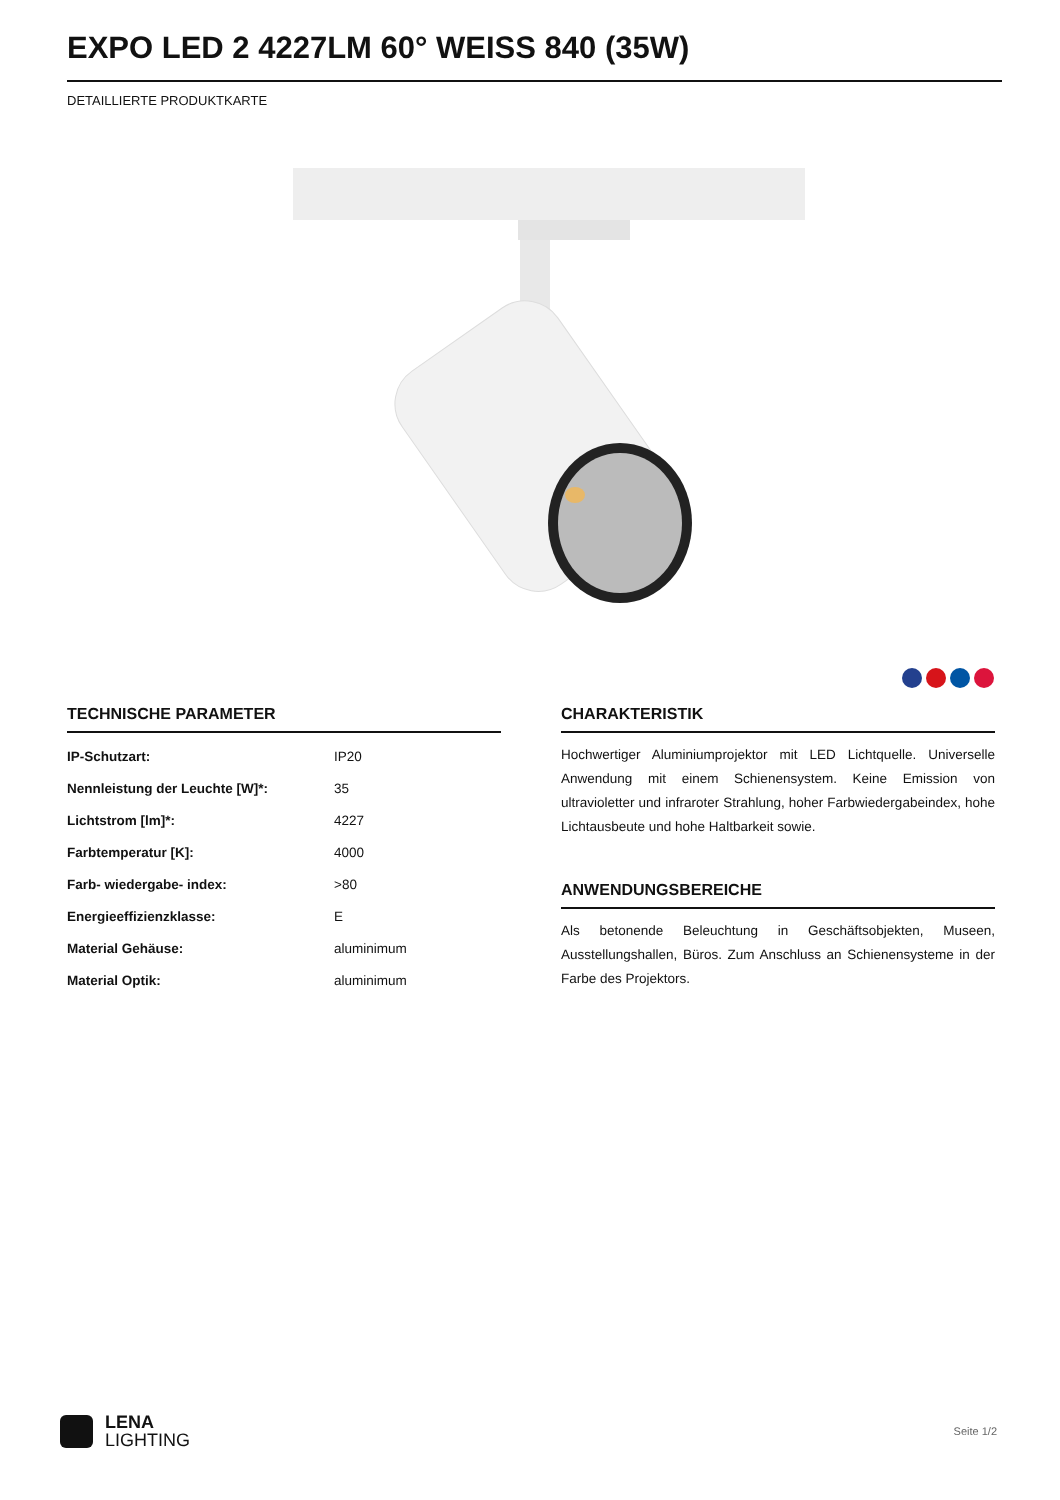EXPO LED 2 4227LM 60° WEISS 840 (35W)
DETAILLIERTE PRODUKTKARTE
TECHNISCHE PARAMETER
| IP-Schutzart: | IP20 |
| Nennleistung der Leuchte [W]*: | 35 |
| Lichtstrom [lm]*: | 4227 |
| Farbtemperatur [K]: | 4000 |
| Farb- wiedergabe- index: | >80 |
| Energieeffizienzklasse: | E |
| Material Gehäuse: | aluminimum |
| Material Optik: | aluminimum |
CHARAKTERISTIK
Hochwertiger Aluminiumprojektor mit LED Lichtquelle. Universelle Anwendung mit einem Schienensystem. Keine Emission von ultravioletter und infraroter Strahlung, hoher Farbwiedergabeindex, hohe Lichtausbeute und hohe Haltbarkeit sowie.
ANWENDUNGSBEREICHE
Als betonende Beleuchtung in Geschäftsobjekten, Museen, Ausstellungshallen, Büros. Zum Anschluss an Schienensysteme in der Farbe des Projektors.
LENA
LIGHTING
Seite 1/2